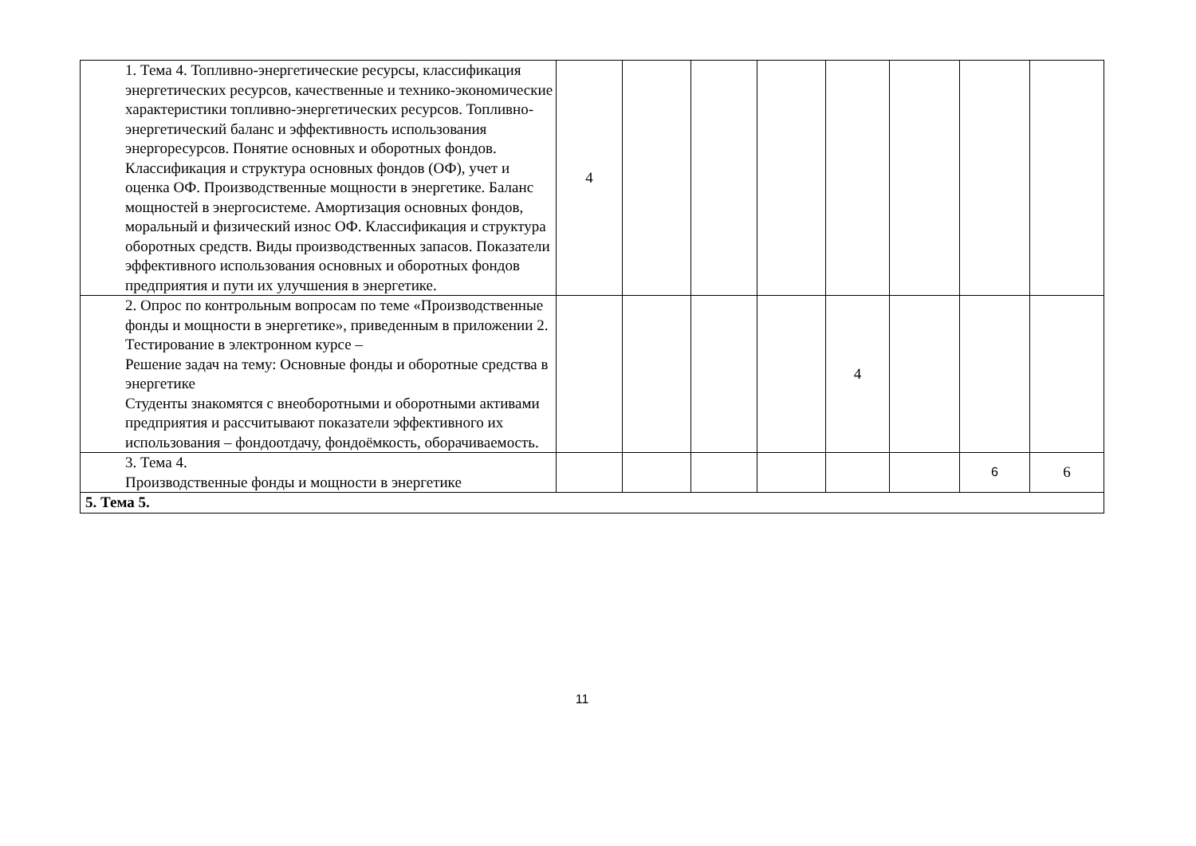| 1. Тема 4. Топливно-энергетические ресурсы, классификация энергетических ресурсов, качественные и технико-экономические характеристики топливно-энергетических ресурсов. Топливно-энергетический баланс и эффективность использования энергоресурсов. Понятие основных и оборотных фондов. Классификация и структура основных фондов (ОФ), учет и оценка ОФ. Производственные мощности в энергетике. Баланс мощностей в энергосистеме. Амортизация основных фондов, моральный и физический износ ОФ. Классификация и структура оборотных средств. Виды производственных запасов. Показатели эффективного использования основных и оборотных фондов предприятия и пути их улучшения в энергетике. | 4 | | | | | | | |
| 2. Опрос по контрольным вопросам по теме «Производственные фонды и мощности в энергетике», приведенным в приложении 2. Тестирование в электронном курсе – Решение задач на тему: Основные фонды и оборотные средства в энергетике Студенты знакомятся с внеоборотными и оборотными активами предприятия и рассчитывают показатели эффективного их использования – фондоотдачу, фондоёмкость, оборачиваемость. | | | | | 4 | | | |
| 3. Тема 4. Производственные фонды и мощности в энергетике | | | | | | | 6 | 6 |
| 5. Тема 5. | | | | | | | | |
11